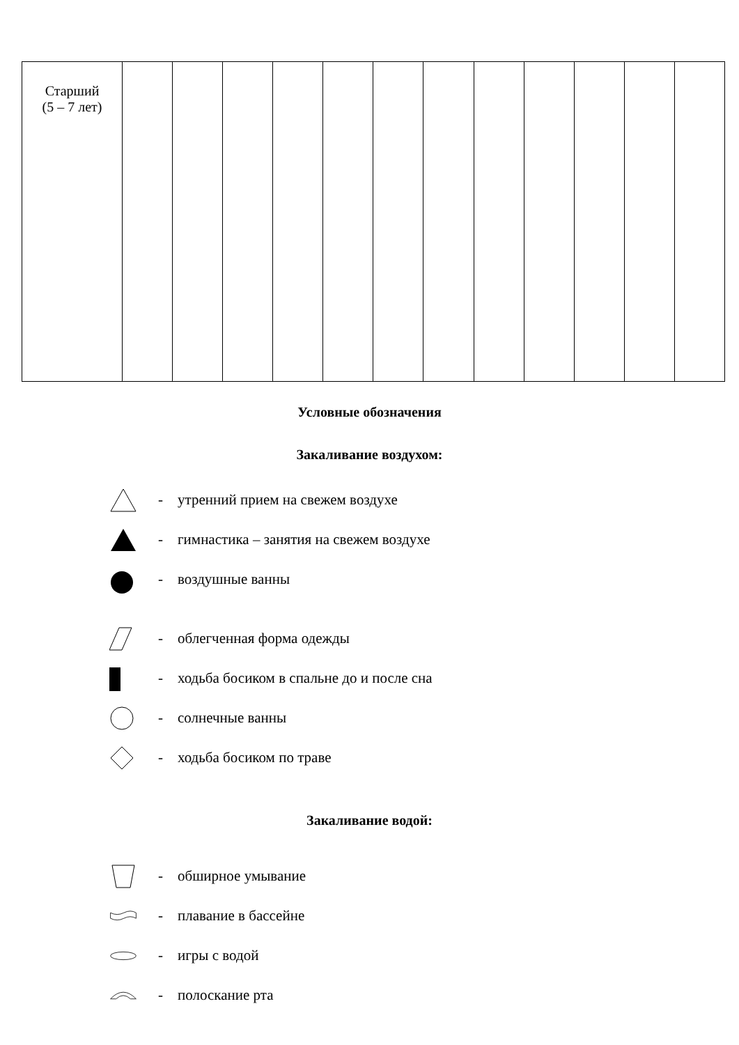| Старший (5 – 7 лет) | | | | | | | | | | | | |
Условные обозначения
Закаливание воздухом:
- утренний прием на свежем воздухе
- гимнастика – занятия на свежем воздухе
- воздушные ванны
- облегченная форма одежды
- ходьба босиком в спальне до и после сна
- солнечные ванны
- ходьба босиком по траве
Закаливание водой:
- обширное умывание
- плавание в бассейне
- игры с водой
- полоскание рта